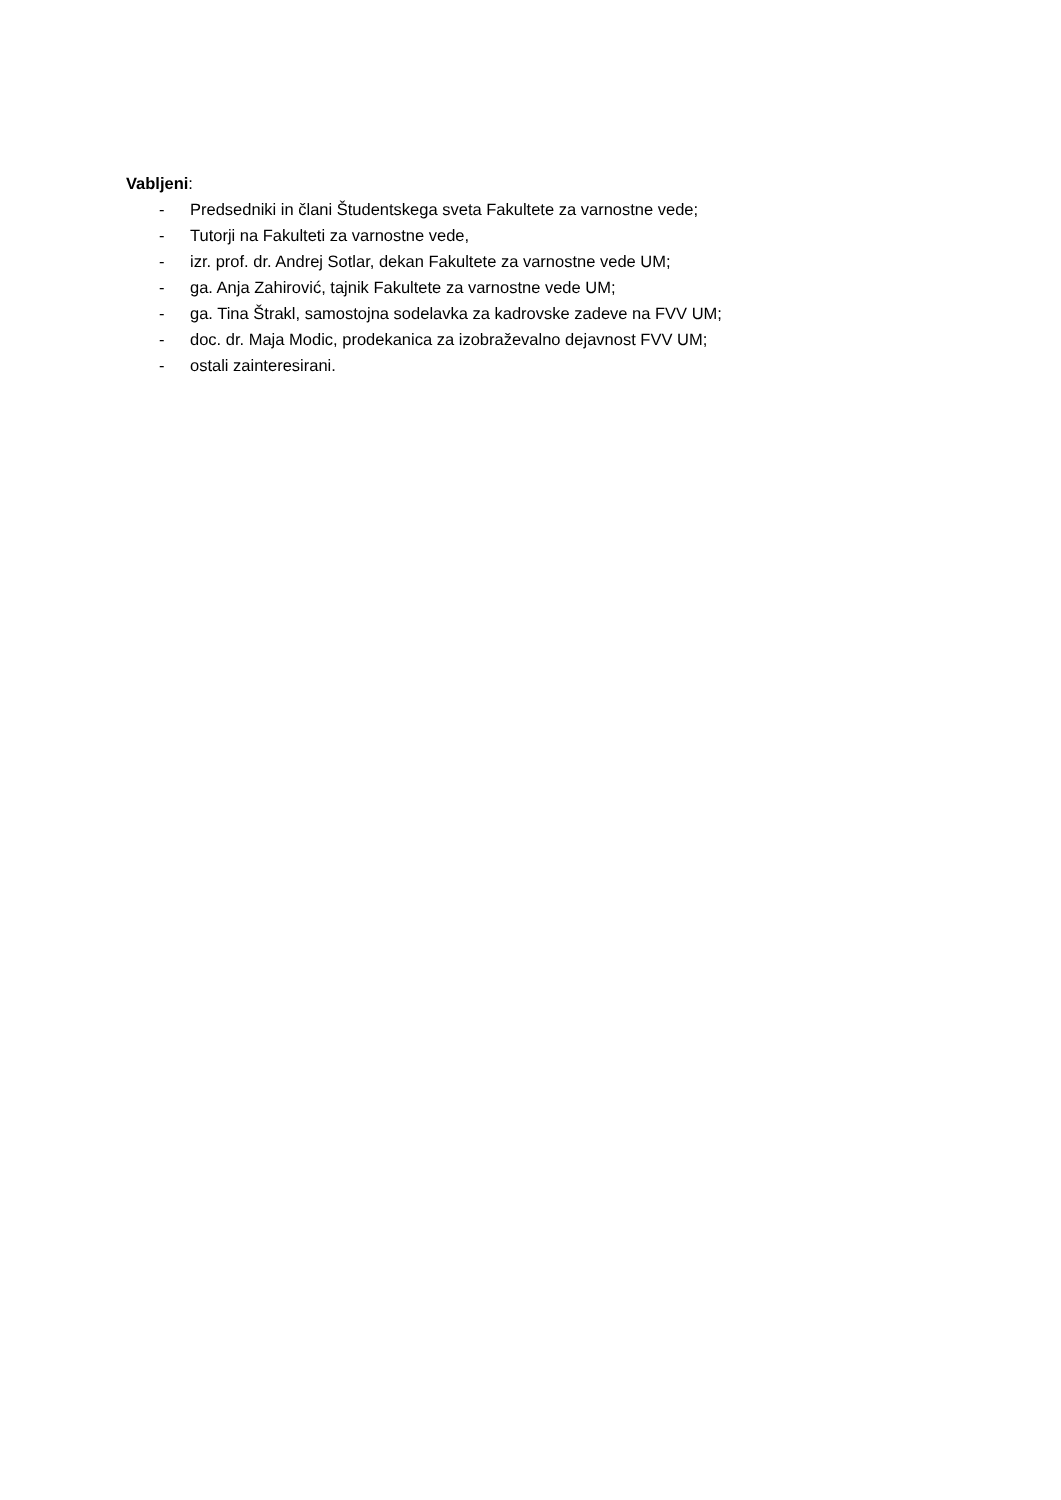Vabljeni:
- Predsedniki in člani Študentskega sveta Fakultete za varnostne vede;
- Tutorji na Fakulteti za varnostne vede,
- izr. prof. dr. Andrej Sotlar, dekan Fakultete za varnostne vede UM;
- ga. Anja Zahirović, tajnik Fakultete za varnostne vede UM;
- ga. Tina Štrakl, samostojna sodelavka za kadrovske zadeve na FVV UM;
- doc. dr. Maja Modic, prodekanica za izobraževalno dejavnost FVV UM;
- ostali zainteresirani.